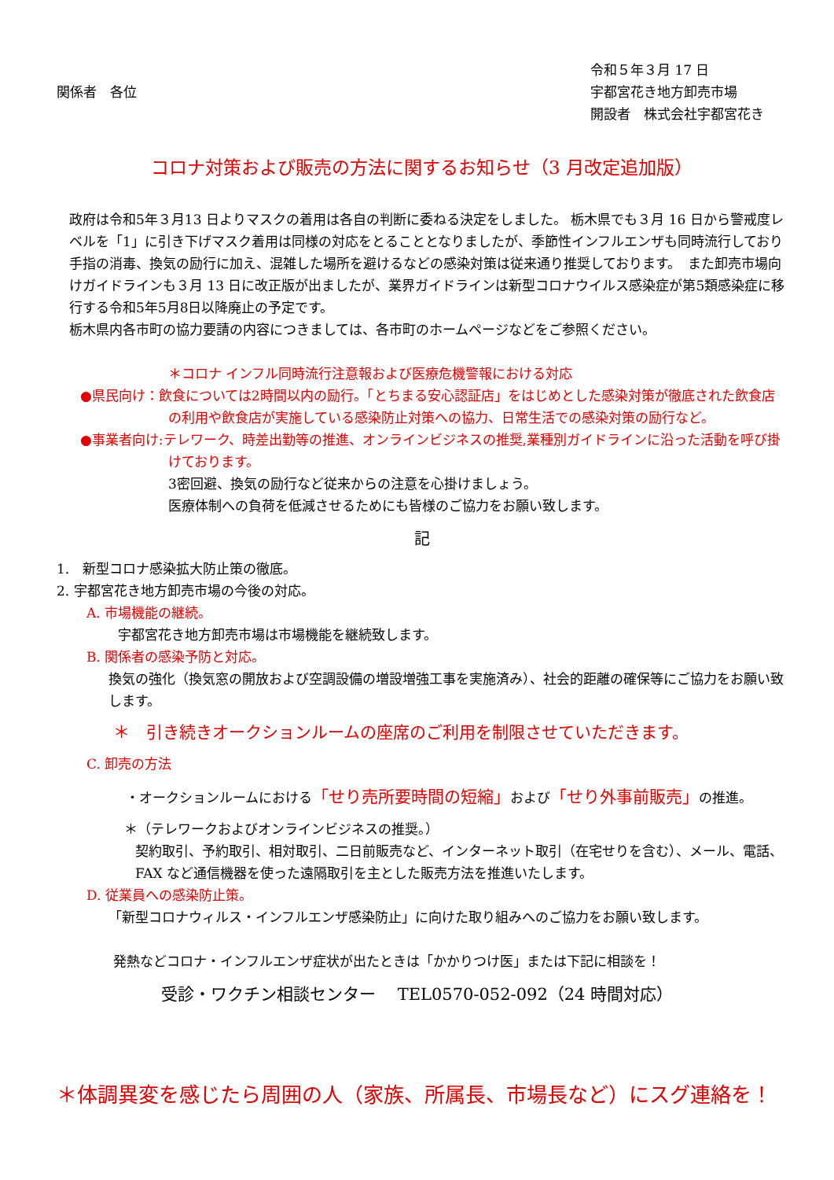関係者　各位
令和５年３月 17 日
宇都宮花き地方卸売市場
開設者　株式会社宇都宮花き
コロナ対策および販売の方法に関するお知らせ（3 月改定追加版）
政府は令和5年３月13 日よりマスクの着用は各自の判断に委ねる決定をしました。 栃木県でも３月 16 日から警戒度レベルを「1」に引き下げマスク着用は同様の対応をとることとなりましたが、季節性インフルエンザも同時流行しており手指の消毒、換気の励行に加え、混雑した場所を避けるなどの感染対策は従来通り推奨しております。　また卸売市場向けガイドラインも３月 13 日に改正版が出ましたが、業界ガイドラインは新型コロナウイルス感染症が第5類感染症に移行する令和5年5月8日以降廃止の予定です。
栃木県内各市町の協力要請の内容につきましては、各市町のホームページなどをご参照ください。
＊コロナ インフル同時流行注意報および医療危機警報における対応
●県民向け：飲食については2時間以内の励行。「とちまる安心認証店」をはじめとした感染対策が徹底された飲食店の利用や飲食店が実施している感染防止対策への協力、日常生活での感染対策の励行など。
●事業者向け:テレワーク、時差出勤等の推進、オンラインビジネスの推奨,業種別ガイドラインに沿った活動を呼び掛けております。
3密回避、換気の励行など従来からの注意を心掛けましょう。
医療体制への負荷を低減させるためにも皆様のご協力をお願い致します。
記
1.　新型コロナ感染拡大防止策の徹底。
2. 宇都宮花き地方卸売市場の今後の対応。
A. 市場機能の継続。
宇都宮花き地方卸売市場は市場機能を継続致します。
B. 関係者の感染予防と対応。
換気の強化（換気窓の開放および空調設備の増設増強工事を実施済み）、社会的距離の確保等にご協力をお願い致します。
＊　引き続きオークションルームの座席のご利用を制限させていただきます。
C. 卸売の方法
・オークションルームにおける「せり売所要時間の短縮」および「せり外事前販売」の推進。
＊（テレワークおよびオンラインビジネスの推奨。）
契約取引、予約取引、相対取引、二日前販売など、インターネット取引（在宅せりを含む）、メール、電話、FAX など通信機器を使った遠隔取引を主とした販売方法を推進いたします。
D. 従業員への感染防止策。
「新型コロナウィルス・インフルエンザ感染防止」に向けた取り組みへのご協力をお願い致します。
発熱などコロナ・インフルエンザ症状が出たときは「かかりつけ医」または下記に相談を！
受診・ワクチン相談センター　 TEL0570-052-092（24 時間対応）
＊体調異変を感じたら周囲の人（家族、所属長、市場長など）にスグ連絡を！